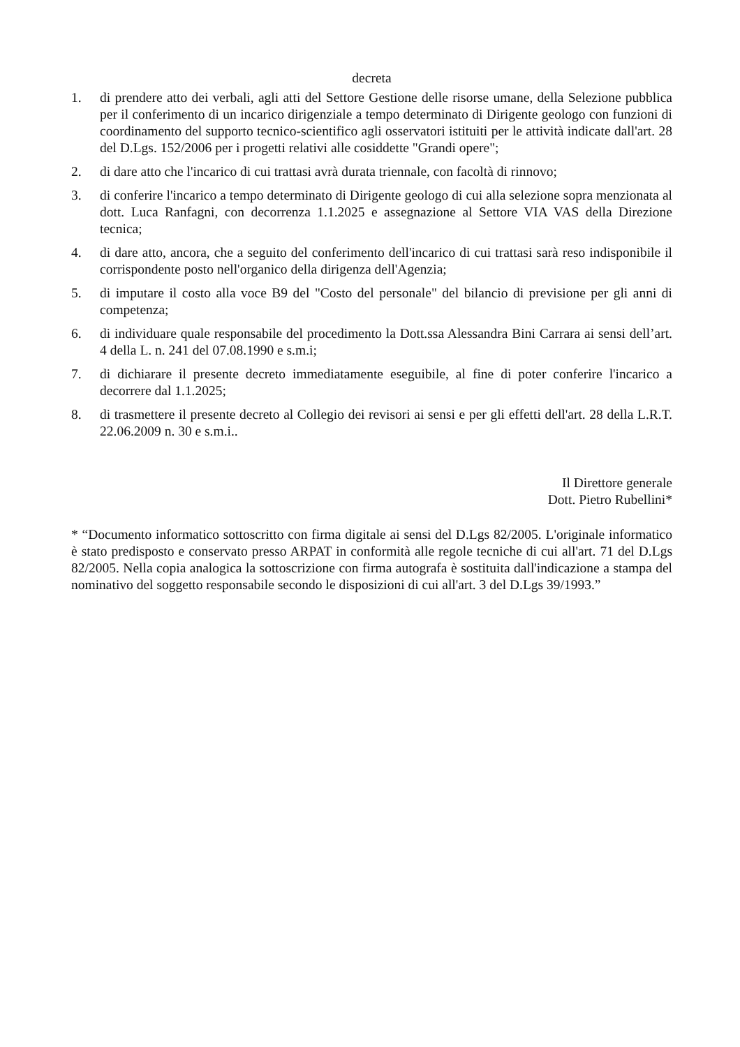decreta
1. di prendere atto dei verbali, agli atti del Settore Gestione delle risorse umane, della Selezione pubblica per il conferimento di un incarico dirigenziale a tempo determinato di Dirigente geologo con funzioni di coordinamento del supporto tecnico-scientifico agli osservatori istituiti per le attività indicate dall'art. 28 del D.Lgs. 152/2006 per i progetti relativi alle cosiddette "Grandi opere";
2. di dare atto che l'incarico di cui trattasi avrà durata triennale, con facoltà di rinnovo;
3. di conferire l'incarico a tempo determinato di Dirigente geologo di cui alla selezione sopra menzionata al dott. Luca Ranfagni, con decorrenza 1.1.2025 e assegnazione al Settore VIA VAS della Direzione tecnica;
4. di dare atto, ancora, che a seguito del conferimento dell'incarico di cui trattasi sarà reso indisponibile il corrispondente posto nell'organico della dirigenza dell'Agenzia;
5. di imputare il costo alla voce B9 del "Costo del personale" del bilancio di previsione per gli anni di competenza;
6. di individuare quale responsabile del procedimento la Dott.ssa Alessandra Bini Carrara ai sensi dell’art. 4 della L. n. 241 del 07.08.1990 e s.m.i;
7. di dichiarare il presente decreto immediatamente eseguibile, al fine di poter conferire l'incarico a decorrere dal 1.1.2025;
8. di trasmettere il presente decreto al Collegio dei revisori ai sensi e per gli effetti dell'art. 28 della L.R.T. 22.06.2009 n. 30 e s.m.i..
Il Direttore generale
Dott. Pietro Rubellini*
* “Documento informatico sottoscritto con firma digitale ai sensi del D.Lgs 82/2005. L'originale informatico è stato predisposto e conservato presso ARPAT in conformità alle regole tecniche di cui all'art. 71 del D.Lgs 82/2005. Nella copia analogica la sottoscrizione con firma autografa è sostituita dall'indicazione a stampa del nominativo del soggetto responsabile secondo le disposizioni di cui all'art. 3 del D.Lgs 39/1993.”